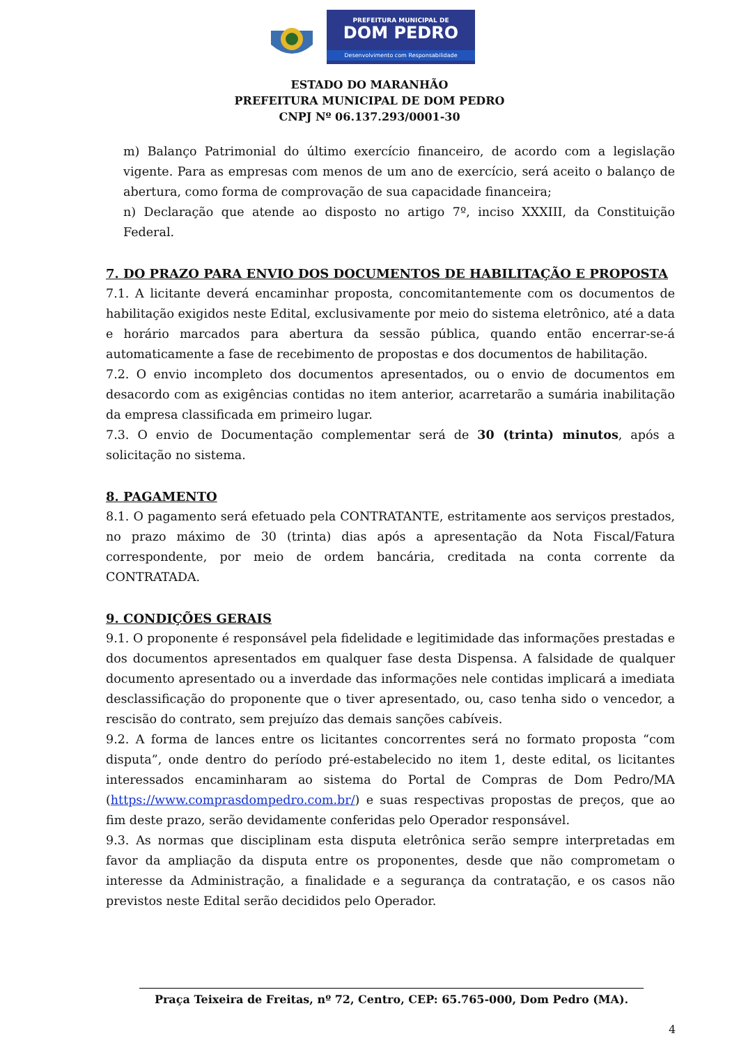PREFEITURA MUNICIPAL DE
DOM PEDRO
Desenvolvimento com Responsabilidade
ESTADO DO MARANHÃO
PREFEITURA MUNICIPAL DE DOM PEDRO
CNPJ Nº 06.137.293/0001-30
m) Balanço Patrimonial do último exercício financeiro, de acordo com a legislação vigente. Para as empresas com menos de um ano de exercício, será aceito o balanço de abertura, como forma de comprovação de sua capacidade financeira;
n) Declaração que atende ao disposto no artigo 7º, inciso XXXIII, da Constituição Federal.
7. DO PRAZO PARA ENVIO DOS DOCUMENTOS DE HABILITAÇÃO E PROPOSTA
7.1. A licitante deverá encaminhar proposta, concomitantemente com os documentos de habilitação exigidos neste Edital, exclusivamente por meio do sistema eletrônico, até a data e horário marcados para abertura da sessão pública, quando então encerrar-se-á automaticamente a fase de recebimento de propostas e dos documentos de habilitação.
7.2. O envio incompleto dos documentos apresentados, ou o envio de documentos em desacordo com as exigências contidas no item anterior, acarretarão a sumária inabilitação da empresa classificada em primeiro lugar.
7.3. O envio de Documentação complementar será de 30 (trinta) minutos, após a solicitação no sistema.
8. PAGAMENTO
8.1. O pagamento será efetuado pela CONTRATANTE, estritamente aos serviços prestados, no prazo máximo de 30 (trinta) dias após a apresentação da Nota Fiscal/Fatura correspondente, por meio de ordem bancária, creditada na conta corrente da CONTRATADA.
9. CONDIÇÕES GERAIS
9.1. O proponente é responsável pela fidelidade e legitimidade das informações prestadas e dos documentos apresentados em qualquer fase desta Dispensa. A falsidade de qualquer documento apresentado ou a inverdade das informações nele contidas implicará a imediata desclassificação do proponente que o tiver apresentado, ou, caso tenha sido o vencedor, a rescisão do contrato, sem prejuízo das demais sanções cabíveis.
9.2. A forma de lances entre os licitantes concorrentes será no formato proposta “com disputa”, onde dentro do período pré-estabelecido no item 1, deste edital, os licitantes interessados encaminharam ao sistema do Portal de Compras de Dom Pedro/MA (https://www.comprasdompedro.com.br/) e suas respectivas propostas de preços, que ao fim deste prazo, serão devidamente conferidas pelo Operador responsável.
9.3. As normas que disciplinam esta disputa eletrônica serão sempre interpretadas em favor da ampliação da disputa entre os proponentes, desde que não comprometam o interesse da Administração, a finalidade e a segurança da contratação, e os casos não previstos neste Edital serão decididos pelo Operador.
Praça Teixeira de Freitas, nº 72, Centro, CEP: 65.765-000, Dom Pedro (MA).
4